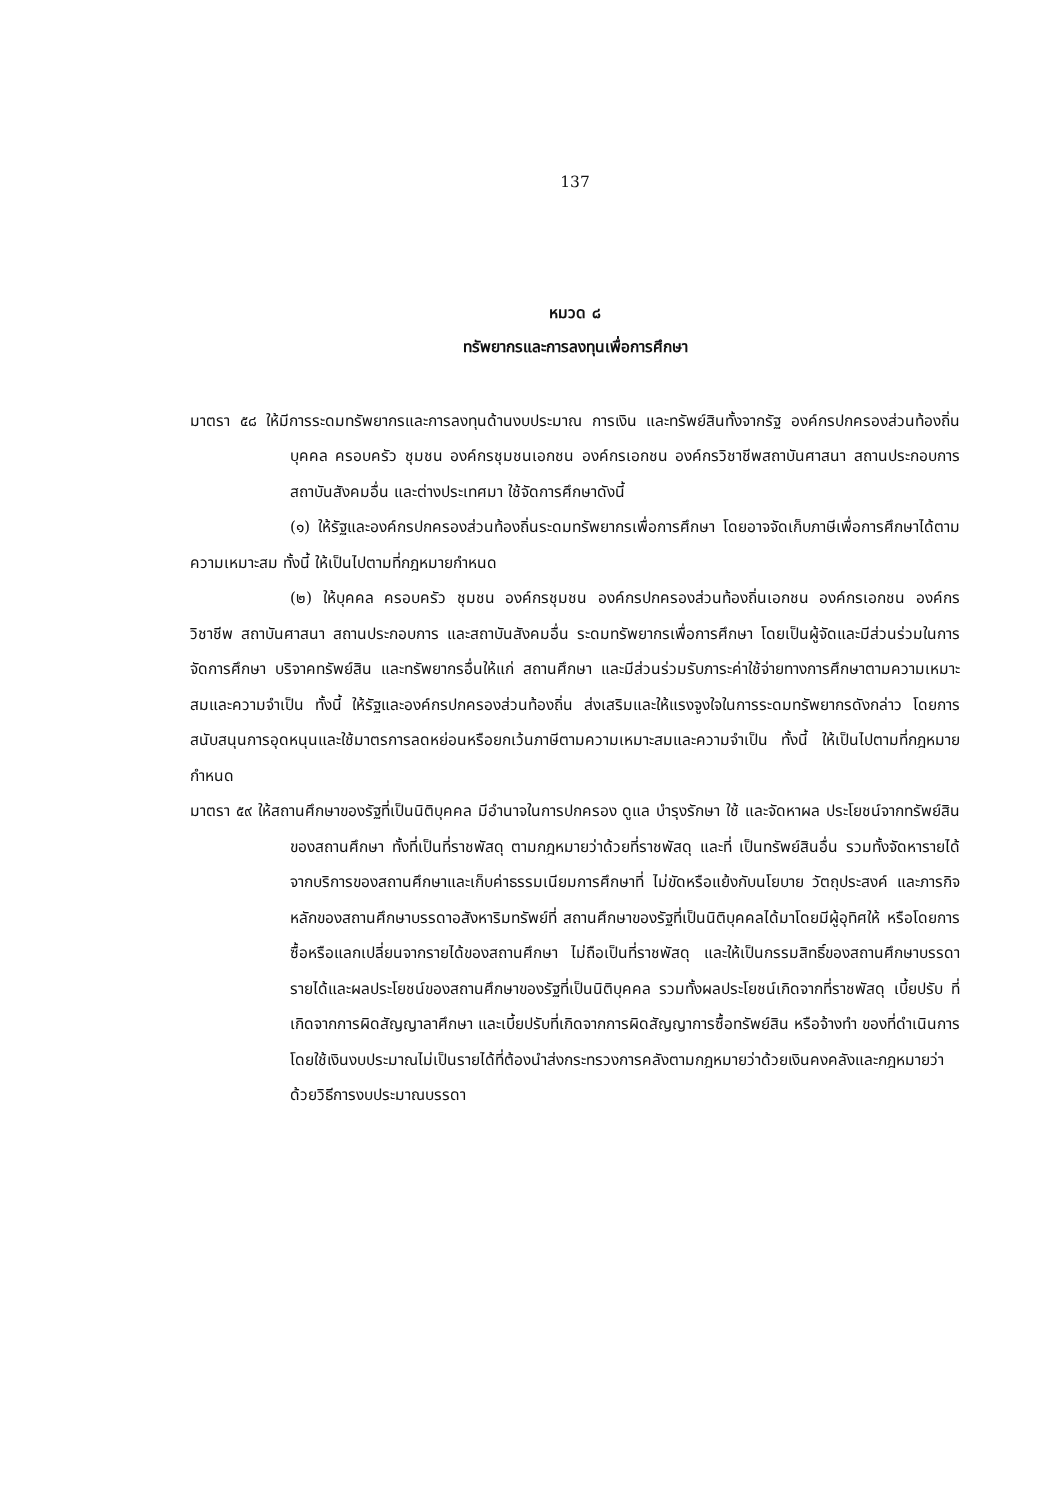137
หมวด ๘
ทรัพยากรและการลงทุนเพื่อการศึกษา
มาตรา ๕๘ ให้มีการระดมทรัพยากรและการลงทุนด้านงบประมาณ การเงิน และทรัพย์สินทั้งจากรัฐ องค์กรปกครองส่วนท้องถิ่น บุคคล ครอบครัว ชุมชน องค์กรชุมชนเอกชน องค์กรเอกชน องค์กรวิชาชีพสถาบันศาสนา สถานประกอบการ สถาบันสังคมอื่น และต่างประเทศมา ใช้จัดการศึกษาดังนี้
(๑) ให้รัฐและองค์กรปกครองส่วนท้องถิ่นระดมทรัพยากรเพื่อการศึกษา โดยอาจจัดเก็บภาษีเพื่อการศึกษาได้ตามความเหมาะสม ทั้งนี้ ให้เป็นไปตามที่กฎหมายกำหนด
(๒) ให้บุคคล ครอบครัว ชุมชน องค์กรชุมชน องค์กรปกครองส่วนท้องถิ่นเอกชน องค์กรเอกชน องค์กรวิชาชีพ สถาบันศาสนา สถานประกอบการ และสถาบันสังคมอื่น ระดมทรัพยากรเพื่อการศึกษา โดยเป็นผู้จัดและมีส่วนร่วมในการจัดการศึกษา บริจาคทรัพย์สิน และทรัพยากรอื่นให้แก่ สถานศึกษา และมีส่วนร่วมรับภาระค่าใช้จ่ายทางการศึกษาตามความเหมาะสมและความจำเป็น ทั้งนี้ ให้รัฐและองค์กรปกครองส่วนท้องถิ่น ส่งเสริมและให้แรงจูงใจในการระดมทรัพยากรดังกล่าว โดยการสนับสนุนการอุดหนุนและใช้มาตรการลดหย่อนหรือยกเว้นภาษีตามความเหมาะสมและความจำเป็น ทั้งนี้ ให้เป็นไปตามที่กฎหมายกำหนด
มาตรา ๕๙ ให้สถานศึกษาของรัฐที่เป็นนิติบุคคล มีอำนาจในการปกครอง ดูแล บำรุงรักษา ใช้ และจัดหาผล ประโยชน์จากทรัพย์สินของสถานศึกษา ทั้งที่เป็นที่ราชพัสดุ ตามกฎหมายว่าด้วยที่ราชพัสดุ และที่ เป็นทรัพย์สินอื่น รวมทั้งจัดหารายได้จากบริการของสถานศึกษาและเก็บค่าธรรมเนียมการศึกษาที่ ไม่ขัดหรือแย้งกับนโยบาย วัตถุประสงค์ และภารกิจหลักของสถานศึกษาบรรดาอสังหาริมทรัพย์ที่ สถานศึกษาของรัฐที่เป็นนิติบุคคลได้มาโดยมีผู้อุทิศให้ หรือโดยการซื้อหรือแลกเปลี่ยนจากรายได้ของสถานศึกษา ไม่ถือเป็นที่ราชพัสดุ และให้เป็นกรรมสิทธิ์ของสถานศึกษาบรรดารายได้และผลประโยชน์ของสถานศึกษาของรัฐที่เป็นนิติบุคคล รวมทั้งผลประโยชน์เกิดจากที่ราชพัสดุ เบี้ยปรับ ที่เกิดจากการผิดสัญญาลาศึกษา และเบี้ยปรับที่เกิดจากการผิดสัญญาการซื้อทรัพย์สิน หรือจ้างทำ ของที่ดำเนินการโดยใช้เงินงบประมาณไม่เป็นรายได้ที่ต้องนำส่งกระทรวงการคลังตามกฎหมายว่าด้วยเงินคงคลังและกฎหมายว่าด้วยวิธีการงบประมาณบรรดา